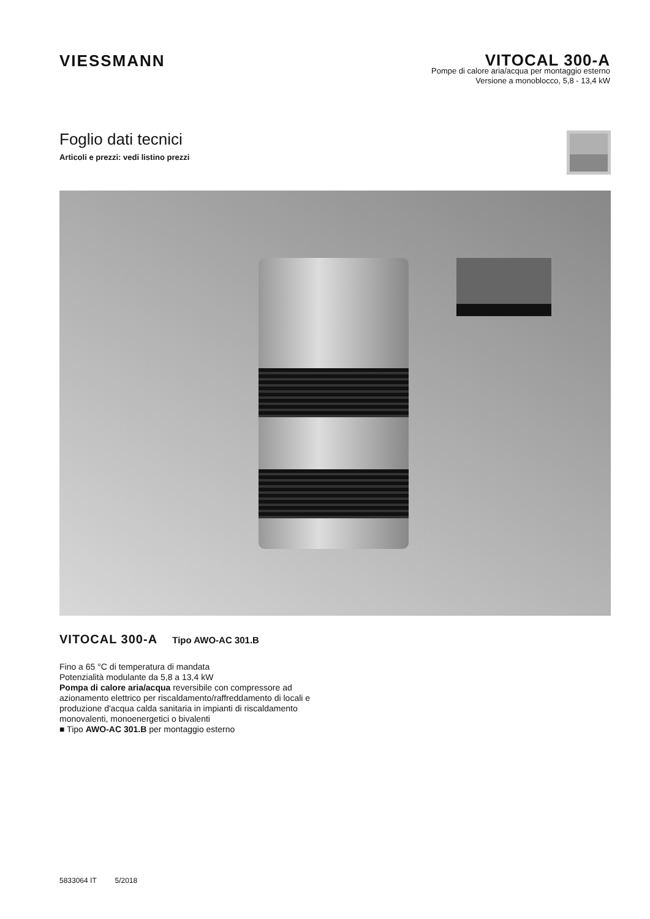VIESSMANN
VITOCAL 300-A
Pompe di calore aria/acqua per montaggio esterno
Versione a monoblocco, 5,8 - 13,4 kW
Foglio dati tecnici
Articoli e prezzi: vedi listino prezzi
VITOCAL 300-A Tipo AWO-AC 301.B
Fino a 65 °C di temperatura di mandata
Potenzialità modulante da 5,8 a 13,4 kW
Pompa di calore aria/acqua reversibile con compressore ad azionamento elettrico per riscaldamento/raffreddamento di locali e produzione d'acqua calda sanitaria in impianti di riscaldamento monovalenti, monoenergetici o bivalenti
■ Tipo AWO-AC 301.B per montaggio esterno
5833064 IT 5/2018